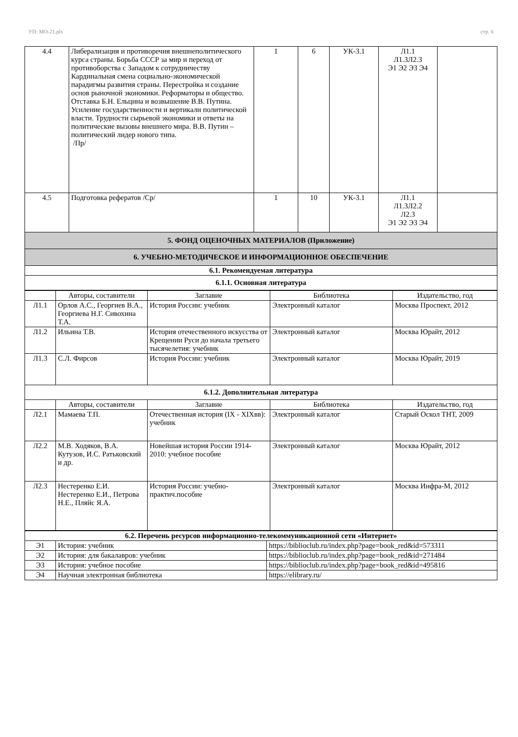УП: МО-21.plx стр. 6
| 4.4 | Либерализация и противоречия внешнеполитического курса страны. Борьба СССР за мир и переход от противоборства с Западом к сотрудничеству Кардинальная смена социально-экономической парадигмы развития страны. Перестройка и создание основ рыночной экономики. Реформаторы и общество. Отставка Б.Н. Ельцина и возвышение В.В. Путина. Усиление государственности и вертикали политической власти. Трудности сырьевой экономики и ответы на политические вызовы внешнего мира. В.В. Путин – политический лидер нового типа. /Пр/ | 1 | 6 | УК-3.1 | Л1.1 Л1.3Л2.3 Э1 Э2 Э3 Э4 | |
| 4.5 | Подготовка рефератов /Ср/ | 1 | 10 | УК-3.1 | Л1.1 Л1.3Л2.2 Л2.3 Э1 Э2 Э3 Э4 | |
| 5. ФОНД ОЦЕНОЧНЫХ МАТЕРИАЛОВ (Приложение) | | | | | | |
| 6. УЧЕБНО-МЕТОДИЧЕСКОЕ И ИНФОРМАЦИОННОЕ ОБЕСПЕЧЕНИЕ | | | | | | |
| 6.1. Рекомендуемая литература | | | | | | |
| 6.1.1. Основная литература | | | | | | |
| | Авторы, составители | Заглавие | Библиотека | Издательство, год |
| --- | --- | --- | --- | --- |
| Л1.1 | Орлов А.С., Георгиев В.А., Георгиева Н.Г. Сивохина Т.А. | История России: учебник | Электронный каталог | Москва Проспект, 2012 |
| Л1.2 | Ильина Т.В. | История отечественного искусства от Крещении Руси до начала третьего тысячелетия: учебник | Электронный каталог | Москва Юрайт, 2012 |
| Л1.3 | С.Л. Фирсов | История России: учебник | Электронный каталог | Москва Юрайт, 2019 |
| 6.1.2. Дополнительная литература | | | | |
| | Авторы, составители | Заглавие | Библиотека | Издательство, год |
| Л2.1 | Мамаева Т.П. | Отечественная история (IX - XIXвв): учебник | Электронный каталог | Старый Оскол ТНТ, 2009 |
| Л2.2 | М.В. Ходяков, В.А. Кутузов, И.С. Ратьковский и др. | Новейшая история России 1914-2010: учебное пособие | Электронный каталог | Москва Юрайт, 2012 |
| Л2.3 | Нестеренко Е.И. Нестеренко Е.И., Петрова Н.Е., Пляйс Я.А. | История России: учебно-практич.пособие | Электронный каталог | Москва Инфра-М, 2012 |
| 6.2. Перечень ресурсов информационно-телекоммуникационной сети «Интернет» | | |
| Э1 | История: учебник | https://biblioclub.ru/index.php?page=book_red&id=573311 |
| Э2 | История: для бакалавров: учебник | https://biblioclub.ru/index.php?page=book_red&id=271484 |
| Э3 | История: учебное пособие | https://biblioclub.ru/index.php?page=book_red&id=495816 |
| Э4 | Научная электронная библиотека | https://elibrary.ru/ |